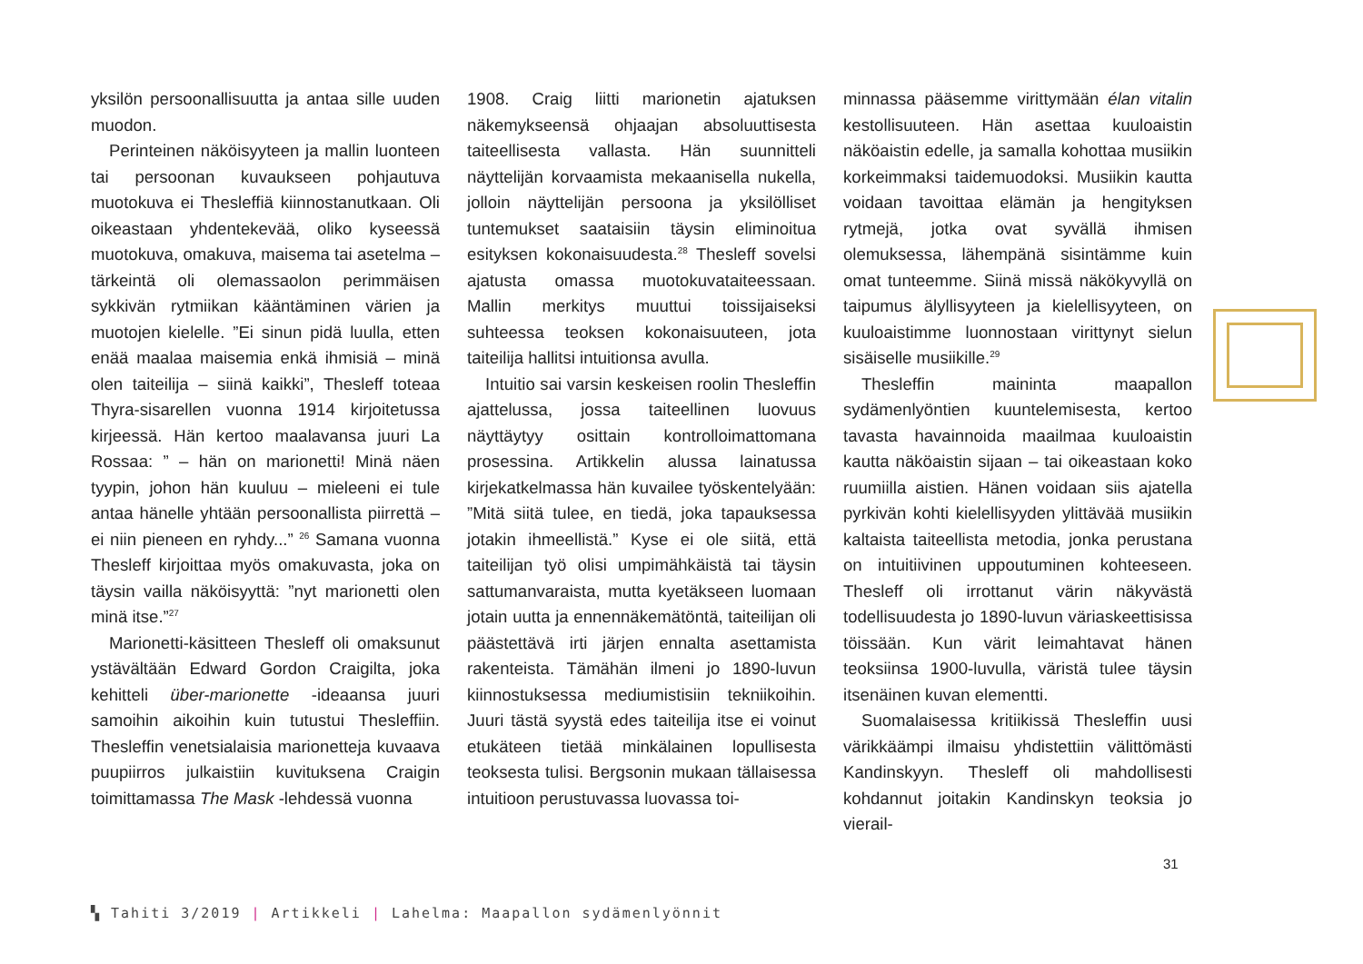yksilön persoonallisuutta ja antaa sille uuden muodon.
Perinteinen näköisyyteen ja mallin luonteen tai persoonan kuvaukseen pohjautuva muotokuva ei Thesleffiä kiinnostanutkaan. Oli oikeastaan yhdentekevää, oliko kyseessä muotokuva, omakuva, maisema tai asetelma – tärkeintä oli olemassaolon perimmäisen sykkivän rytmiikan kääntäminen värien ja muotojen kielelle. ”Ei sinun pidä luulla, etten enää maalaa maisemia enkä ihmisiä – minä olen taiteilija – siinä kaikki”, Thesleff toteaa Thyra-sisarellen vuonna 1914 kirjoitetussa kirjeessä. Hän kertoo maalavansa juuri La Rossaa: ” – hän on marionetti! Minä näen tyypin, johon hän kuuluu – mieleeni ei tule antaa hänelle yhtään persoonallista piirrettä – ei niin pieneen en ryhdy...” <sup>26</sup> Samana vuonna Thesleff kirjoittaa myös omakuvasta, joka on täysin vailla näköisyyttä: ”nyt marionetti olen minä itse.”<sup>27</sup>
Marionetti-käsitteen Thesleff oli omaksunut ystävältään Edward Gordon Craigilta, joka kehitteli über-marionette -ideaansa juuri samoihin aikoihin kuin tutustui Thesleffiin. Thesleffin venetsialaisia marionetteja kuvaava puupiirros julkaistiin kuvituksena Craigin toimittamassa The Mask -lehdessä vuonna
1908. Craig liitti marionetin ajatuksen näkemykseensä ohjaajan absoluuttisesta taiteellisesta vallasta. Hän suunnitteli näyttelijän korvaamista mekaanisella nukella, jolloin näyttelijän persoona ja yksilölliset tuntemukset saataisiin täysin eliminoitua esityksen kokonaisuudesta.<sup>28</sup> Thesleff sovelsi ajatusta omassa muotokuvataiteessaan. Mallin merkitys muuttui toissijaiseksi suhteessa teoksen kokonaisuuteen, jota taiteilija hallitsi intuitionsa avulla.
Intuitio sai varsin keskeisen roolin Thesleffin ajattelussa, jossa taiteellinen luovuus näyttäytyy osittain kontrolloimattomana prosessina. Artikkelin alussa lainatussa kirjekatkelmassa hän kuvailee työskentelyään: ”Mitä siitä tulee, en tiedä, joka tapauksessa jotakin ihmeellistä.” Kyse ei ole siitä, että taiteilijan työ olisi umpimähkäistä tai täysin sattumanvaraista, mutta kyetäkseen luomaan jotain uutta ja ennennäkemätöntä, taiteilijan oli päästettävä irti järjen ennalta asettamista rakenteista. Tämähän ilmeni jo 1890-luvun kiinnostuksessa mediumistisiin tekniikoihin. Juuri tästä syystä edes taiteilija itse ei voinut etukäteen tietää minkälainen lopullisesta teoksesta tulisi. Bergsonin mukaan tällaisessa intuitioon perustuvassa luovassa toi-
minnassa pääsemme virittymään élan vitalin kestollisuuteen. Hän asettaa kuuloaistin näköaistin edelle, ja samalla kohottaa musiikin korkeimmaksi taidemuodoksi. Musiikin kautta voidaan tavoittaa elämän ja hengityksen rytmejä, jotka ovat syvällä ihmisen olemuksessa, lähempänä sisintämme kuin omat tunteemme. Siinä missä näkökyvyllä on taipumus älyllisyyteen ja kielellisyyteen, on kuuloaistimme luonnostaan virittynyt sielun sisäiselle musiikille.<sup>29</sup>
Thesleffin maininta maapallon sydämenlyöntien kuuntelemisesta, kertoo tavasta havainnoida maailmaa kuuloaistin kautta näköaistin sijaan – tai oikeastaan koko ruumiilla aistien. Hänen voidaan siis ajatella pyrkivän kohti kielellisyyden ylittävää musiikin kaltaista taiteellista metodia, jonka perustana on intuitiivinen uppoutuminen kohteeseen. Thesleff oli irrottanut värin näkyvästä todellisuudesta jo 1890-luvun väriaskeettisissa töissään. Kun värit leimahtavat hänen teoksiinsa 1900-luvulla, väristä tulee täysin itsenäinen kuvan elementti.
Suomalaisessa kritiikissä Thesleffin uusi värikkäämpi ilmaisu yhdistettiin välittömästi Kandinskyyn. Thesleff oli mahdollisesti kohdannut joitakin Kandinskyn teoksia jo vierail-
31
▚ Tahiti 3/2019 | Artikkeli | Lahelma: Maapallon sydämenlyönnit